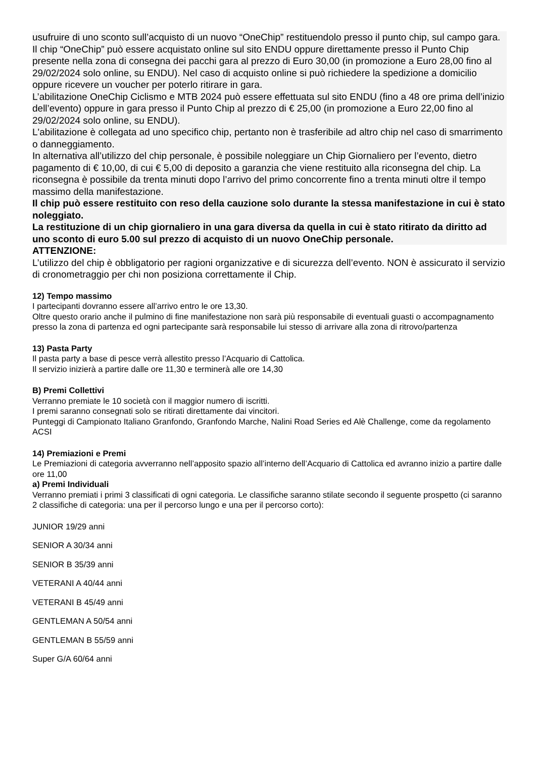usufruire di uno sconto sull’acquisto di un nuovo “OneChip” restituendolo presso il punto chip, sul campo gara.
Il chip “OneChip” può essere acquistato online sul sito ENDU oppure direttamente presso il Punto Chip presente nella zona di consegna dei pacchi gara al prezzo di Euro 30,00 (in promozione a Euro 28,00 fino al 29/02/2024 solo online, su ENDU). Nel caso di acquisto online si può richiedere la spedizione a domicilio oppure ricevere un voucher per poterlo ritirare in gara.
L’abilitazione OneChip Ciclismo e MTB 2024 può essere effettuata sul sito ENDU (fino a 48 ore prima dell’inizio dell’evento) oppure in gara presso il Punto Chip al prezzo di € 25,00 (in promozione a Euro 22,00 fino al 29/02/2024 solo online, su ENDU).
L'abilitazione è collegata ad uno specifico chip, pertanto non è trasferibile ad altro chip nel caso di smarrimento o danneggiamento.
In alternativa all’utilizzo del chip personale, è possibile noleggiare un Chip Giornaliero per l’evento, dietro pagamento di € 10,00, di cui € 5,00 di deposito a garanzia che viene restituito alla riconsegna del chip. La riconsegna è possibile da trenta minuti dopo l’arrivo del primo concorrente fino a trenta minuti oltre il tempo massimo della manifestazione.
Il chip può essere restituito con reso della cauzione solo durante la stessa manifestazione in cui è stato noleggiato.
La restituzione di un chip giornaliero in una gara diversa da quella in cui è stato ritirato da diritto ad uno sconto di euro 5.00 sul prezzo di acquisto di un nuovo OneChip personale.
ATTENZIONE:
L’utilizzo del chip è obbligatorio per ragioni organizzative e di sicurezza dell’evento. NON è assicurato il servizio di cronometraggio per chi non posiziona correttamente il Chip.
12) Tempo massimo
I partecipanti dovranno essere all’arrivo entro le ore 13,30.
Oltre questo orario anche il pulmino di fine manifestazione non sarà più responsabile di eventuali guasti o accompagnamento presso la zona di partenza ed ogni partecipante sarà responsabile lui stesso di arrivare alla zona di ritrovo/partenza
13) Pasta Party
Il pasta party a base di pesce verrà allestito presso l’Acquario di Cattolica.
Il servizio inizierà a partire dalle ore 11,30 e terminerà alle ore 14,30
B) Premi Collettivi
Verranno premiate le 10 società con il maggior numero di iscritti.
I premi saranno consegnati solo se ritirati direttamente dai vincitori.
Punteggi di Campionato Italiano Granfondo, Granfondo Marche, Nalini Road Series ed Alè Challenge, come da regolamento ACSI
14) Premiazioni e Premi
Le Premiazioni di categoria avverranno nell’apposito spazio all’interno dell’Acquario di Cattolica ed avranno inizio a partire dalle ore 11,00
a) Premi Individuali
Verranno premiati i primi 3 classificati di ogni categoria. Le classifiche saranno stilate secondo il seguente prospetto (ci saranno 2 classifiche di categoria: una per il percorso lungo e una per il percorso corto):
JUNIOR 19/29 anni
SENIOR A 30/34 anni
SENIOR B 35/39 anni
VETERANI A 40/44 anni
VETERANI B 45/49 anni
GENTLEMAN A 50/54 anni
GENTLEMAN B 55/59 anni
Super G/A 60/64 anni